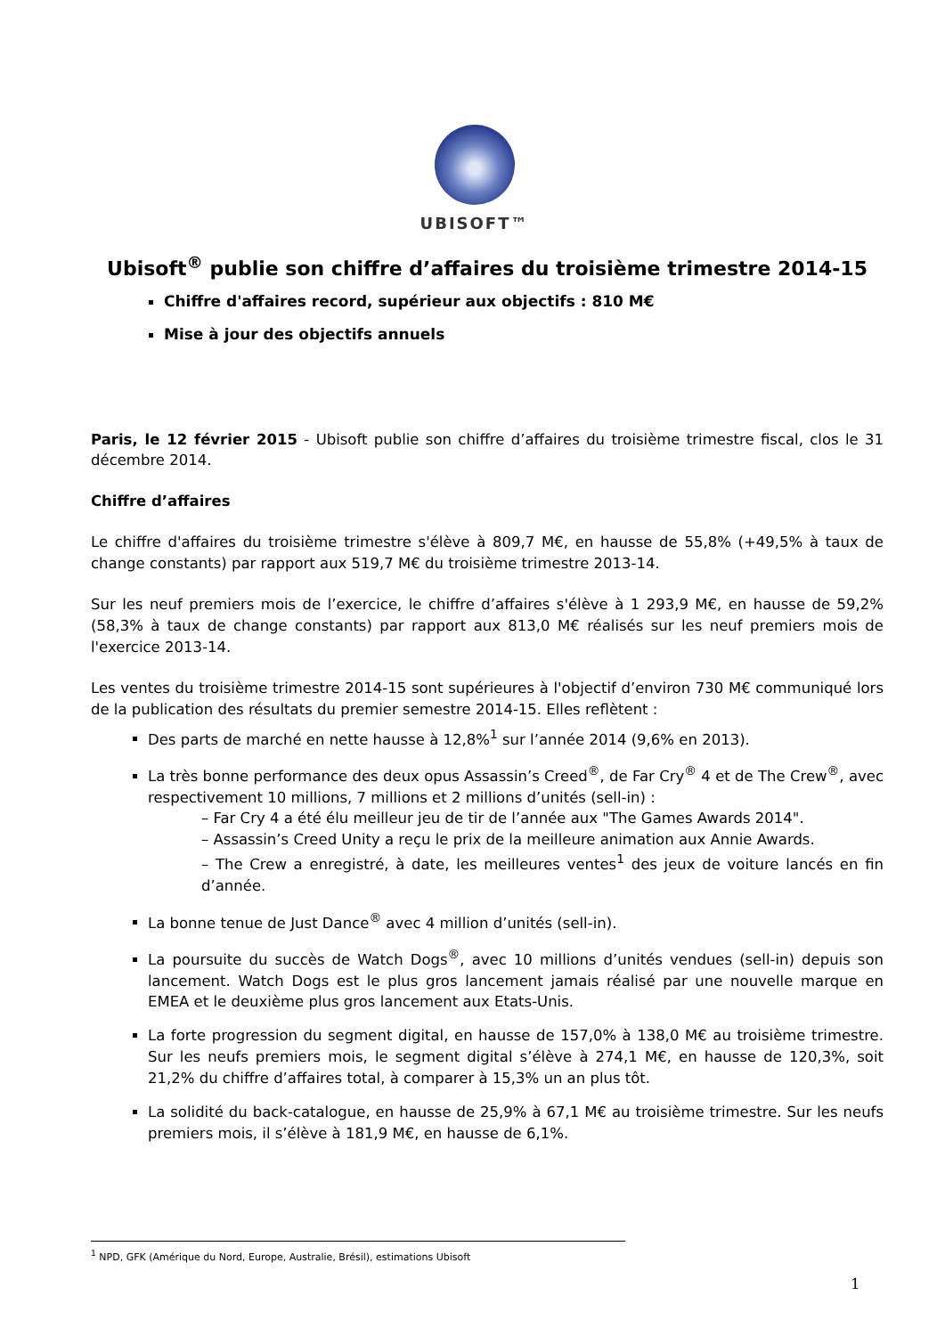UBISOFT™
Ubisoft<sup>®</sup> publie son chiffre d’affaires du troisième trimestre 2014-15
Chiffre d'affaires record, supérieur aux objectifs : 810 M€
Mise à jour des objectifs annuels
Paris, le 12 février 2015 - Ubisoft publie son chiffre d’affaires du troisième trimestre fiscal, clos le 31 décembre 2014.
Chiffre d’affaires
Le chiffre d'affaires du troisième trimestre s'élève à 809,7 M€, en hausse de 55,8% (+49,5% à taux de change constants) par rapport aux 519,7 M€ du troisième trimestre 2013-14.
Sur les neuf premiers mois de l’exercice, le chiffre d’affaires s'élève à 1 293,9 M€, en hausse de 59,2% (58,3% à taux de change constants) par rapport aux 813,0 M€ réalisés sur les neuf premiers mois de l'exercice 2013-14.
Les ventes du troisième trimestre 2014-15 sont supérieures à l'objectif d’environ 730 M€ communiqué lors de la publication des résultats du premier semestre 2014-15. Elles reflètent :
Des parts de marché en nette hausse à 12,8%<sup>1</sup> sur l’année 2014 (9,6% en 2013).
La très bonne performance des deux opus Assassin’s Creed<sup>®</sup>, de Far Cry<sup>®</sup> 4 et de The Crew<sup>®</sup>, avec respectivement 10 millions, 7 millions et 2 millions d’unités (sell-in) :
– Far Cry 4 a été élu meilleur jeu de tir de l’année aux "The Games Awards 2014".
– Assassin’s Creed Unity a reçu le prix de la meilleure animation aux Annie Awards.
– The Crew a enregistré, à date, les meilleures ventes<sup>1</sup> des jeux de voiture lancés en fin d’année.
La bonne tenue de Just Dance<sup>®</sup> avec 4 million d’unités (sell-in).
La poursuite du succès de Watch Dogs<sup>®</sup>, avec 10 millions d’unités vendues (sell-in) depuis son lancement. Watch Dogs est le plus gros lancement jamais réalisé par une nouvelle marque en EMEA et le deuxième plus gros lancement aux Etats-Unis.
La forte progression du segment digital, en hausse de 157,0% à 138,0 M€ au troisième trimestre. Sur les neufs premiers mois, le segment digital s’élève à 274,1 M€, en hausse de 120,3%, soit 21,2% du chiffre d’affaires total, à comparer à 15,3% un an plus tôt.
La solidité du back-catalogue, en hausse de 25,9% à 67,1 M€ au troisième trimestre. Sur les neufs premiers mois, il s’élève à 181,9 M€, en hausse de 6,1%.
<sup>1</sup> NPD, GFK (Amérique du Nord, Europe, Australie, Brésil), estimations Ubisoft
1